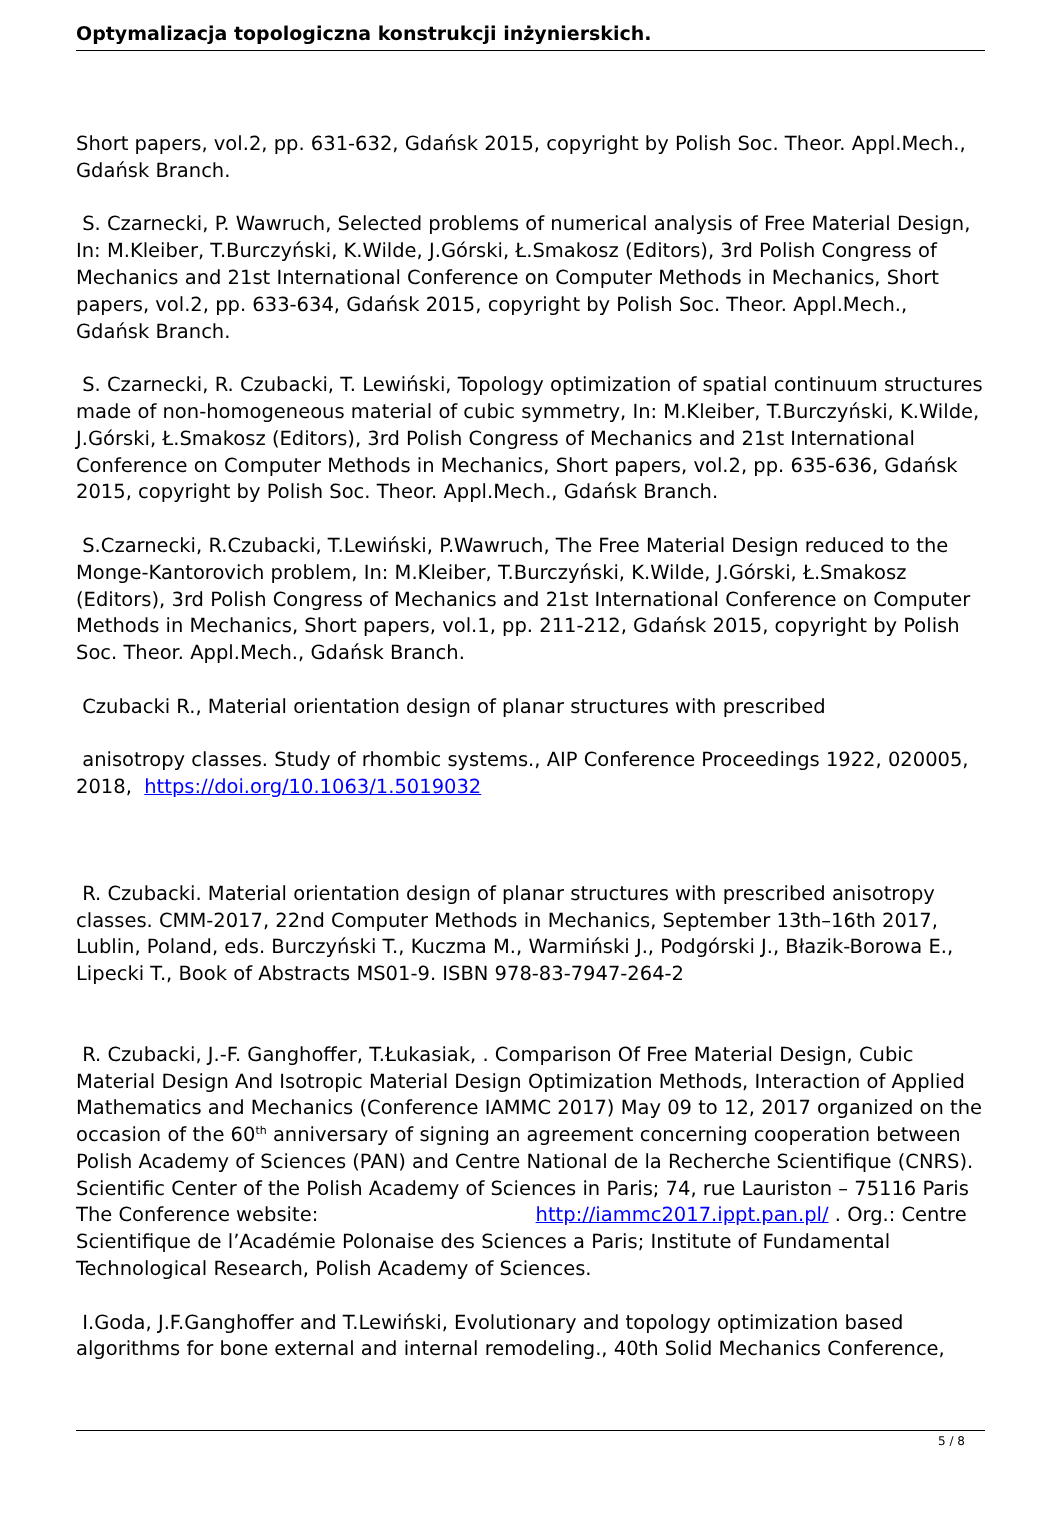Optymalizacja topologiczna konstrukcji inżynierskich.
Short papers, vol.2, pp. 631-632, Gdańsk 2015, copyright by Polish Soc. Theor. Appl.Mech., Gdańsk Branch.
S. Czarnecki, P. Wawruch, Selected problems of numerical analysis of Free Material Design, In: M.Kleiber, T.Burczyński, K.Wilde, J.Górski, Ł.Smakosz (Editors), 3rd Polish Congress of Mechanics and 21st International Conference on Computer Methods in Mechanics, Short papers, vol.2, pp. 633-634, Gdańsk 2015, copyright by Polish Soc. Theor. Appl.Mech., Gdańsk Branch.
S. Czarnecki, R. Czubacki, T. Lewiński, Topology optimization of spatial continuum structures made of non-homogeneous material of cubic symmetry, In: M.Kleiber, T.Burczyński, K.Wilde, J.Górski, Ł.Smakosz (Editors), 3rd Polish Congress of Mechanics and 21st International Conference on Computer Methods in Mechanics, Short papers, vol.2, pp. 635-636, Gdańsk 2015, copyright by Polish Soc. Theor. Appl.Mech., Gdańsk Branch.
S.Czarnecki, R.Czubacki, T.Lewiński, P.Wawruch, The Free Material Design reduced to the Monge-Kantorovich problem, In: M.Kleiber, T.Burczyński, K.Wilde, J.Górski, Ł.Smakosz (Editors), 3rd Polish Congress of Mechanics and 21st International Conference on Computer Methods in Mechanics, Short papers, vol.1, pp. 211-212, Gdańsk 2015, copyright by Polish Soc. Theor. Appl.Mech., Gdańsk Branch.
Czubacki R., Material orientation design of planar structures with prescribed
anisotropy classes. Study of rhombic systems., AIP Conference Proceedings 1922, 020005, 2018, https://doi.org/10.1063/1.5019032
R. Czubacki. Material orientation design of planar structures with prescribed anisotropy classes. CMM-2017, 22nd Computer Methods in Mechanics, September 13th–16th 2017, Lublin, Poland, eds. Burczyński T., Kuczma M., Warmiński J., Podgórski J., Błazik-Borowa E., Lipecki T., Book of Abstracts MS01-9. ISBN 978-83-7947-264-2
R. Czubacki, J.-F. Ganghoffer, T.Łukasiak, . Comparison Of Free Material Design, Cubic Material Design And Isotropic Material Design Optimization Methods, Interaction of Applied Mathematics and Mechanics (Conference IAMMC 2017) May 09 to 12, 2017 organized on the occasion of the 60<sup>th</sup> anniversary of signing an agreement concerning cooperation between Polish Academy of Sciences (PAN) and Centre National de la Recherche Scientifique (CNRS). Scientific Center of the Polish Academy of Sciences in Paris; 74, rue Lauriston – 75116 Paris The Conference website: http://iammc2017.ippt.pan.pl/ . Org.: Centre Scientifique de l’Académie Polonaise des Sciences a Paris; Institute of Fundamental Technological Research, Polish Academy of Sciences.
I.Goda, J.F.Ganghoffer and T.Lewiński, Evolutionary and topology optimization based algorithms for bone external and internal remodeling., 40th Solid Mechanics Conference,
5 / 8